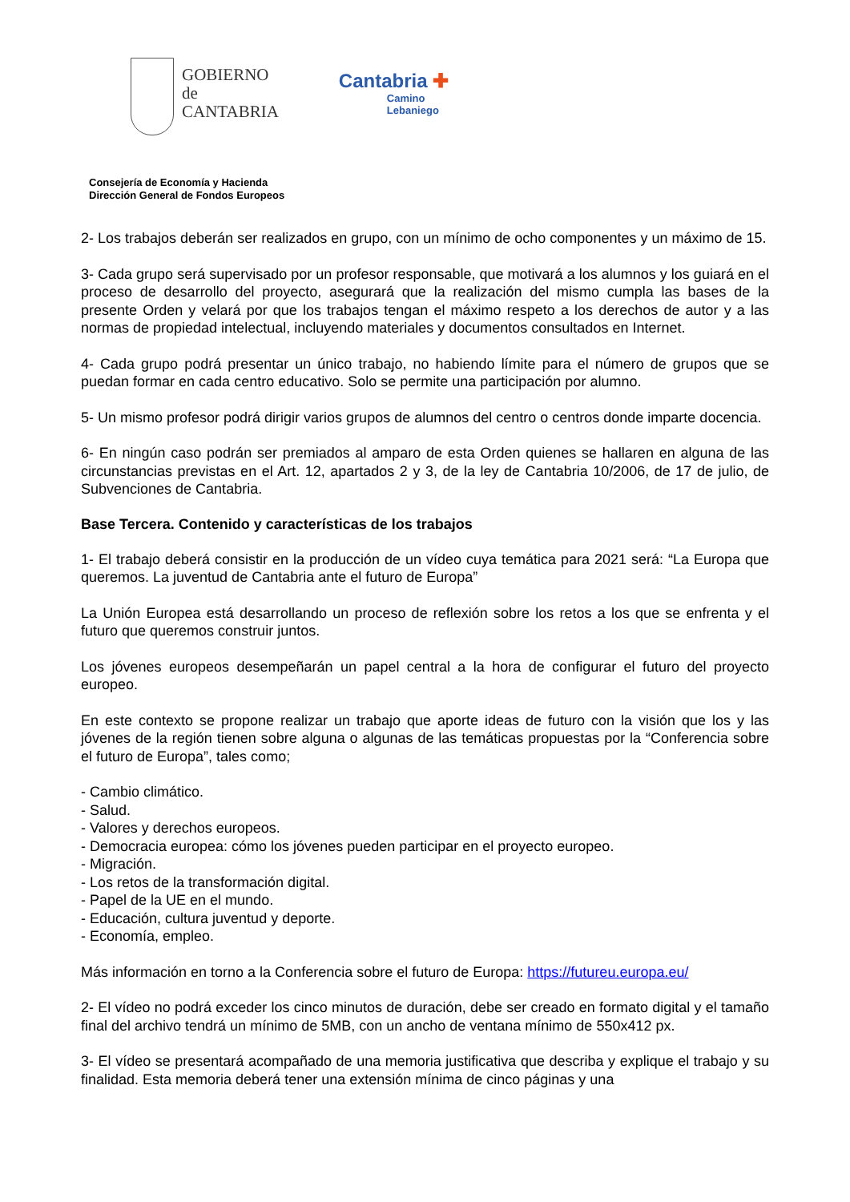GOBIERNO
de
CANTABRIA
Cantabria ✚
Camino
Lebaniego
Consejería de Economía y Hacienda
Dirección General de Fondos Europeos
2- Los trabajos deberán ser realizados en grupo, con un mínimo de ocho componentes y un máximo de 15.
3- Cada grupo será supervisado por un profesor responsable, que motivará a los alumnos y los guiará en el proceso de desarrollo del proyecto, asegurará que la realización del mismo cumpla las bases de la presente Orden y velará por que los trabajos tengan el máximo respeto a los derechos de autor y a las normas de propiedad intelectual, incluyendo materiales y documentos consultados en Internet.
4- Cada grupo podrá presentar un único trabajo, no habiendo límite para el número de grupos que se puedan formar en cada centro educativo. Solo se permite una participación por alumno.
5- Un mismo profesor podrá dirigir varios grupos de alumnos del centro o centros donde imparte docencia.
6- En ningún caso podrán ser premiados al amparo de esta Orden quienes se hallaren en alguna de las circunstancias previstas en el Art. 12, apartados 2 y 3, de la ley de Cantabria 10/2006, de 17 de julio, de Subvenciones de Cantabria.
Base Tercera. Contenido y características de los trabajos
1- El trabajo deberá consistir en la producción de un vídeo cuya temática para 2021 será: “La Europa que queremos. La juventud de Cantabria ante el futuro de Europa”
La Unión Europea está desarrollando un proceso de reflexión sobre los retos a los que se enfrenta y el futuro que queremos construir juntos.
Los jóvenes europeos desempeñarán un papel central a la hora de configurar el futuro del proyecto europeo.
En este contexto se propone realizar un trabajo que aporte ideas de futuro con la visión que los y las jóvenes de la región tienen sobre alguna o algunas de las temáticas propuestas por la “Conferencia sobre el futuro de Europa”, tales como;
- Cambio climático.
- Salud.
- Valores y derechos europeos.
- Democracia europea: cómo los jóvenes pueden participar en el proyecto europeo.
- Migración.
- Los retos de la transformación digital.
- Papel de la UE en el mundo.
- Educación, cultura juventud y deporte.
- Economía, empleo.
Más información en torno a la Conferencia sobre el futuro de Europa: https://futureu.europa.eu/
2- El vídeo no podrá exceder los cinco minutos de duración, debe ser creado en formato digital y el tamaño final del archivo tendrá un mínimo de 5MB, con un ancho de ventana mínimo de 550x412 px.
3- El vídeo se presentará acompañado de una memoria justificativa que describa y explique el trabajo y su finalidad. Esta memoria deberá tener una extensión mínima de cinco páginas y una